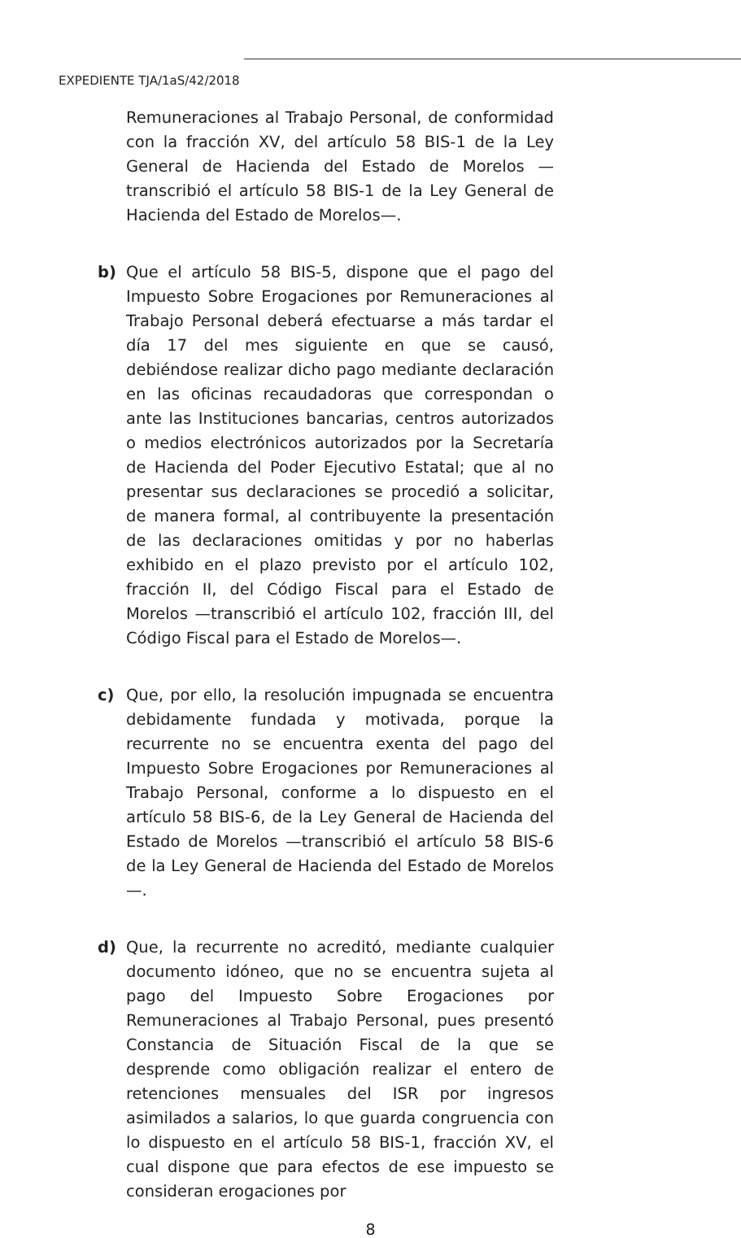EXPEDIENTE TJA/1aS/42/2018
Remuneraciones al Trabajo Personal, de conformidad con la fracción XV, del artículo 58 BIS-1 de la Ley General de Hacienda del Estado de Morelos —transcribió el artículo 58 BIS-1 de la Ley General de Hacienda del Estado de Morelos—.
b) Que el artículo 58 BIS-5, dispone que el pago del Impuesto Sobre Erogaciones por Remuneraciones al Trabajo Personal deberá efectuarse a más tardar el día 17 del mes siguiente en que se causó, debiéndose realizar dicho pago mediante declaración en las oficinas recaudadoras que correspondan o ante las Instituciones bancarias, centros autorizados o medios electrónicos autorizados por la Secretaría de Hacienda del Poder Ejecutivo Estatal; que al no presentar sus declaraciones se procedió a solicitar, de manera formal, al contribuyente la presentación de las declaraciones omitidas y por no haberlas exhibido en el plazo previsto por el artículo 102, fracción II, del Código Fiscal para el Estado de Morelos —transcribió el artículo 102, fracción III, del Código Fiscal para el Estado de Morelos—.
c) Que, por ello, la resolución impugnada se encuentra debidamente fundada y motivada, porque la recurrente no se encuentra exenta del pago del Impuesto Sobre Erogaciones por Remuneraciones al Trabajo Personal, conforme a lo dispuesto en el artículo 58 BIS-6, de la Ley General de Hacienda del Estado de Morelos —transcribió el artículo 58 BIS-6 de la Ley General de Hacienda del Estado de Morelos—.
d) Que, la recurrente no acreditó, mediante cualquier documento idóneo, que no se encuentra sujeta al pago del Impuesto Sobre Erogaciones por Remuneraciones al Trabajo Personal, pues presentó Constancia de Situación Fiscal de la que se desprende como obligación realizar el entero de retenciones mensuales del ISR por ingresos asimilados a salarios, lo que guarda congruencia con lo dispuesto en el artículo 58 BIS-1, fracción XV, el cual dispone que para efectos de ese impuesto se consideran erogaciones por
8